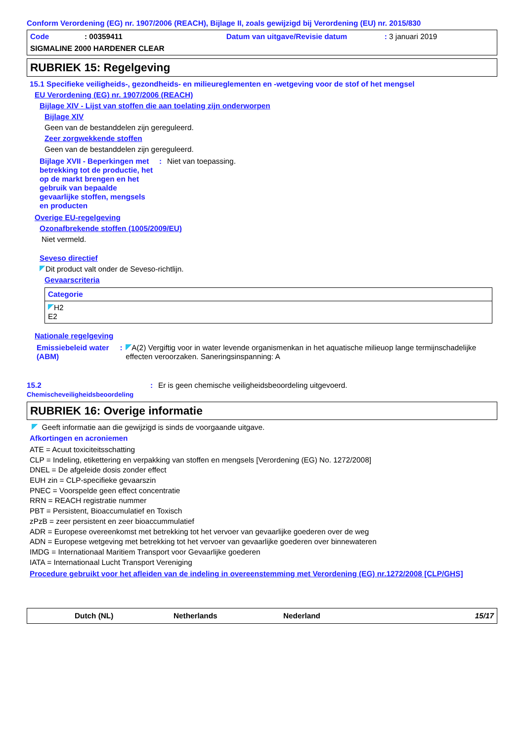Conform Verordening (EG) nr. 1907/2006 (REACH), Bijlage II, zoals gewijzigd bij Verordening (EU) nr. 2015/830
Code: 00359411 Datum van uitgave/Revisie datum: 3 januari 2019
SIGMALINE 2000 HARDENER CLEAR
RUBRIEK 15: Regelgeving
15.1 Specifieke veiligheids-, gezondheids- en milieureglementen en -wetgeving voor de stof of het mengsel
EU Verordening (EG) nr. 1907/2006 (REACH)
Bijlage XIV - Lijst van stoffen die aan toelating zijn onderworpen
Bijlage XIV
Geen van de bestanddelen zijn gereguleerd.
Zeer zorgwekkende stoffen
Geen van de bestanddelen zijn gereguleerd.
Bijlage XVII - Beperkingen met betrekking tot de productie, het op de markt brengen en het gebruik van bepaalde gevaarlijke stoffen, mengsels en producten
: Niet van toepassing.
Overige EU-regelgeving
Ozonafbrekende stoffen (1005/2009/EU)
Niet vermeld.
Seveso directief
Dit product valt onder de Seveso-richtlijn.
Gevaarscriteria
| Categorie |
| H2 E2 |
Nationale regelgeving
Emissiebeleid water (ABM) : A(2) Vergiftig voor in water levende organismenkan in het aquatische milieuop lange termijnschadelijke effecten veroorzaken. Saneringsinspanning: A
15.2
Chemischeveiligheidsbeoordeling
: Er is geen chemische veiligheidsbeoordeling uitgevoerd.
RUBRIEK 16: Overige informatie
Geeft informatie aan die gewijzigd is sinds de voorgaande uitgave.
Afkortingen en acroniemen
ATE = Acuut toxiciteitsschatting
CLP = Indeling, etikettering en verpakking van stoffen en mengsels [Verordening (EG) No. 1272/2008]
DNEL = De afgeleide dosis zonder effect
EUH zin = CLP-specifieke gevaarszin
PNEC = Voorspelde geen effect concentratie
RRN = REACH registratie nummer
PBT = Persistent, Bioaccumulatief en Toxisch
zPzB = zeer persistent en zeer bioaccummulatief
ADR = Europese overeenkomst met betrekking tot het vervoer van gevaarlijke goederen over de weg
ADN = Europese wetgeving met betrekking tot het vervoer van gevaarlijke goederen over binnewateren
IMDG = Internationaal Maritiem Transport voor Gevaarlijke goederen
IATA = Internationaal Lucht Transport Vereniging
Procedure gebruikt voor het afleiden van de indeling in overeenstemming met Verordening (EG) nr.1272/2008 [CLP/GHS]
Dutch (NL) Netherlands Nederland 15/17